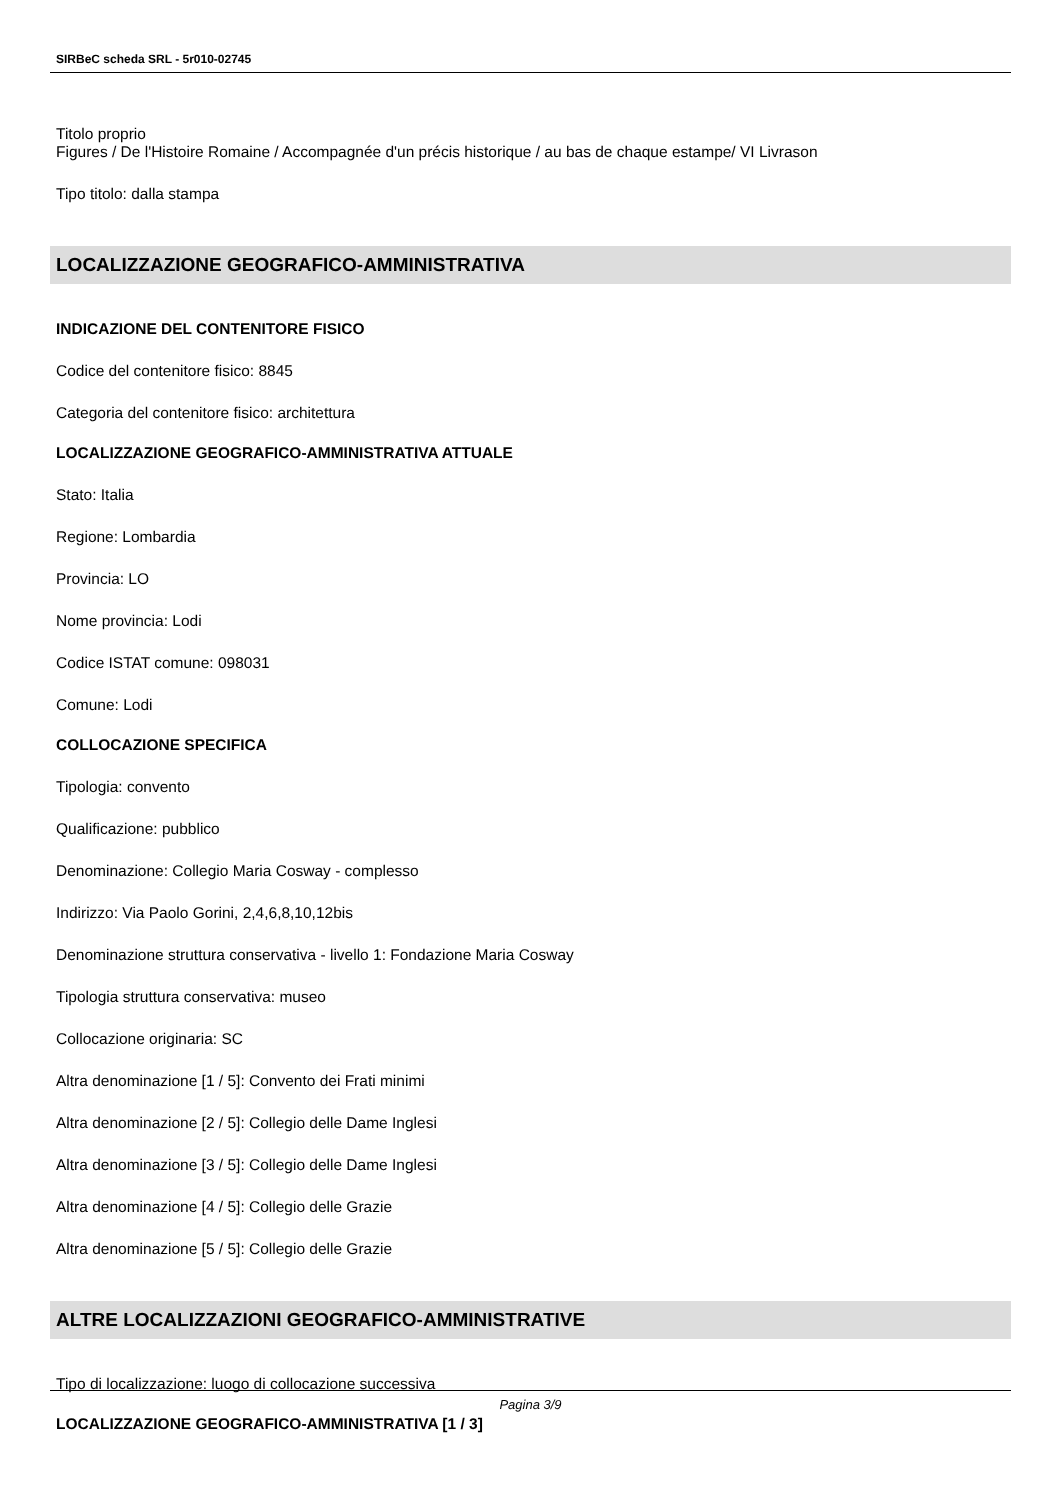SIRBeC scheda SRL - 5r010-02745
Titolo proprio
Figures / De l'Histoire Romaine / Accompagnée d'un précis historique / au bas de chaque estampe/ VI Livrason
Tipo titolo: dalla stampa
LOCALIZZAZIONE GEOGRAFICO-AMMINISTRATIVA
INDICAZIONE DEL CONTENITORE FISICO
Codice del contenitore fisico: 8845
Categoria del contenitore fisico: architettura
LOCALIZZAZIONE GEOGRAFICO-AMMINISTRATIVA ATTUALE
Stato: Italia
Regione: Lombardia
Provincia: LO
Nome provincia: Lodi
Codice ISTAT comune: 098031
Comune: Lodi
COLLOCAZIONE SPECIFICA
Tipologia: convento
Qualificazione: pubblico
Denominazione: Collegio Maria Cosway - complesso
Indirizzo: Via Paolo Gorini, 2,4,6,8,10,12bis
Denominazione struttura conservativa - livello 1: Fondazione Maria Cosway
Tipologia struttura conservativa: museo
Collocazione originaria: SC
Altra denominazione [1 / 5]: Convento dei Frati minimi
Altra denominazione [2 / 5]: Collegio delle Dame Inglesi
Altra denominazione [3 / 5]: Collegio delle Dame Inglesi
Altra denominazione [4 / 5]: Collegio delle Grazie
Altra denominazione [5 / 5]: Collegio delle Grazie
ALTRE LOCALIZZAZIONI GEOGRAFICO-AMMINISTRATIVE
Tipo di localizzazione: luogo di collocazione successiva
LOCALIZZAZIONE GEOGRAFICO-AMMINISTRATIVA [1 / 3]
Pagina 3/9